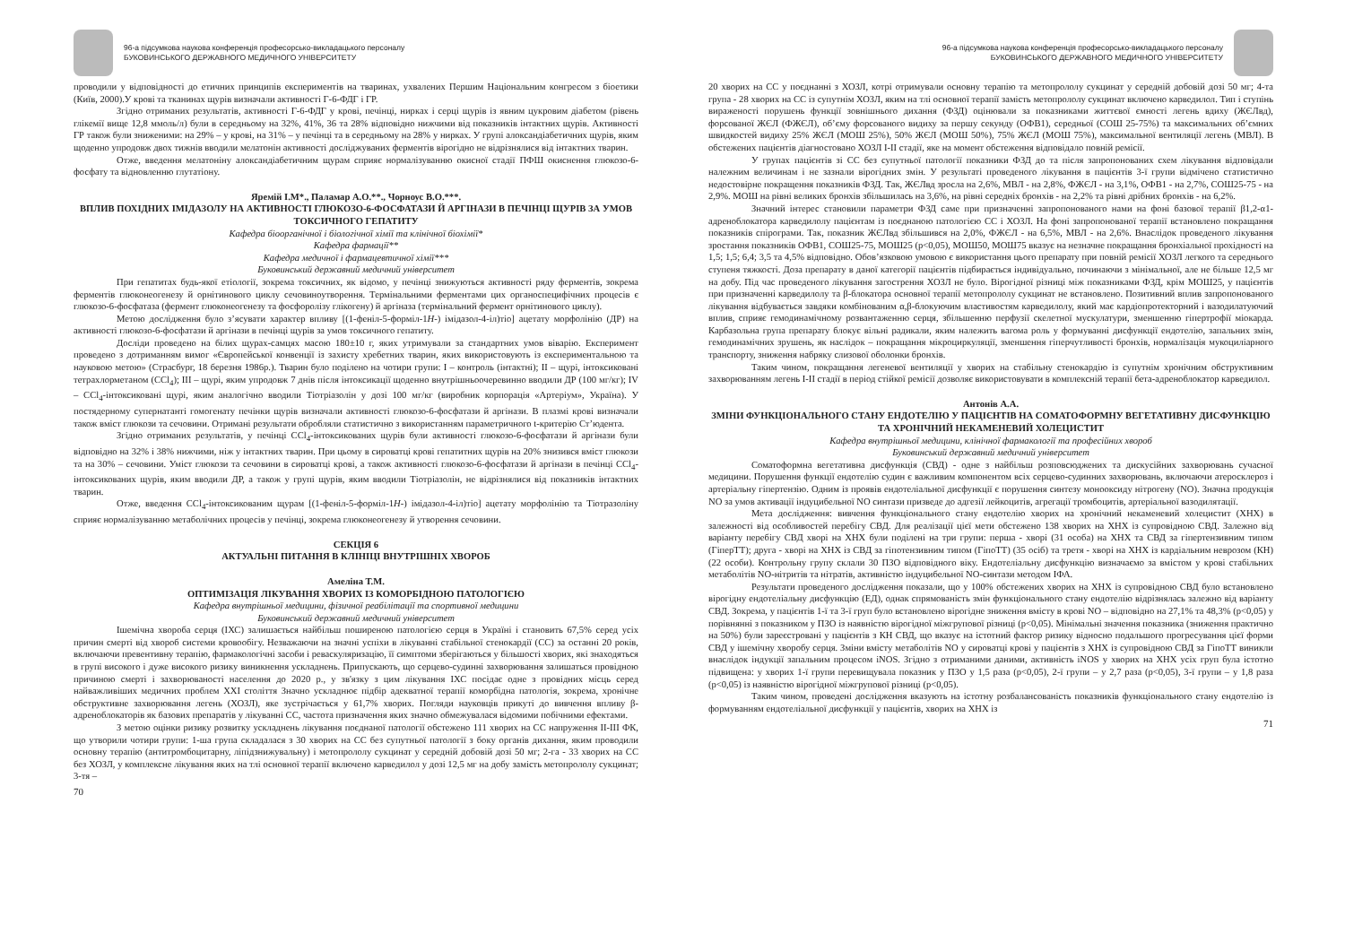96-а підсумкова наукова конференція професорсько-викладацького персоналу
БУКОВИНСЬКОГО ДЕРЖАВНОГО МЕДИЧНОГО УНІВЕРСИТЕТУ
проводили у відповідності до етичних принципів експериментів на тваринах, ухвалених Першим Національним конгресом з біоетики (Київ, 2000).У крові та тканинах щурів визначали активності Г-6-ФДГ і ГР.
Згідно отриманих результатів, активності Г-6-ФДГ у крові, печінці, нирках і серці щурів із явним цукровим діабетом (рівень глікемії вище 12,8 ммоль/л) були в середньому на 32%, 41%, 36 та 28% відповідно нижчими від показників інтактних щурів. Активності ГР також були зниженими: на 29% – у крові, на 31% – у печінці та в середньому на 28% у нирках. У групі алоксандіабетичних щурів, яким щоденно упродовж двох тижнів вводили мелатонін активності досліджуваних ферментів вірогідно не відрізнялися від інтактних тварин.
Отже, введення мелатоніну алоксандіабетичним щурам сприяє нормалізуванню окисної стадії ПФШ окиснення глюкозо-6-фосфату та відновленню глутатіону.
Яремій І.М*., Паламар А.О.**., Чорноус В.О.***.
ВПЛИВ ПОХІДНИХ ІМІДАЗОЛУ НА АКТИВНОСТІ ГЛЮКОЗО-6-ФОСФАТАЗИ Й АРГІНАЗИ В ПЕЧІНЦІ ЩУРІВ ЗА УМОВ ТОКСИЧНОГО ГЕПАТИТУ
Кафедра біоорганічної і біологічної хімії та клінічної біохімії*
Кафедра фармації**
Кафедра медичної і фармацевтичної хімії***
Буковинський державний медичний університет
При гепатитах будь-якої етіології, зокрема токсичних, як відомо, у печінці знижуються активності ряду ферментів, зокрема ферментів глюконеогенезу й орнітинового циклу сечовиноутворення. Термінальними ферментами цих органоспецифічних процесів є глюкозо-6-фосфатаза (фермент глюконеогенезу та фосфоролізу глікогену) й аргіназа (термінальний фермент орнітинового циклу).
Метою дослідження було з’ясувати характер впливу [(1-феніл-5-форміл-1Н-) імідазол-4-іл)тіо] ацетату морфолінію (ДР) на активності глюкозо-6-фосфатази й аргінази в печінці щурів за умов токсичного гепатиту.
Досліди проведено на білих щурах-самцях масою 180±10 г, яких утримували за стандартних умов віварію. Експеримент проведено з дотриманням вимог «Європейської конвенції із захисту хребетних тварин, яких використовують із експериментальною та науковою метою» (Страсбург, 18 березня 1986р.). Тварин було поділено на чотири групи: I – контроль (інтактні); II – щурі, інтоксиковані тетрахлорметаном (CCl<sub>4</sub>); III – щурі, яким упродовж 7 днів після інтоксикації щоденно внутрішньоочеревинно вводили ДР (100 мг/кг); IV – CCl<sub>4</sub>-інтоксиковані щурі, яким аналогічно вводили Тіотріазолін у дозі 100 мг/кг (виробник корпорація «Артеріум», Україна). У постядерному супернатанті гомогенату печінки щурів визначали активності глюкозо-6-фосфатази й аргінази. В плазмі крові визначали також вміст глюкози та сечовини. Отримані результати обробляли статистично з використанням параметричного t-критерію Ст’юдента.
Згідно отриманих результатів, у печінці CCl<sub>4</sub>-інтоксикованих щурів були активності глюкозо-6-фосфатази й аргінази були відповідно на 32% і 38% нижчими, ніж у інтактних тварин. При цьому в сироватці крові гепатитних щурів на 20% знизився вміст глюкози та на 30% – сечовини. Уміст глюкози та сечовини в сироватці крові, а також активності глюкозо-6-фосфатази й аргінази в печінці CCl<sub>4</sub>-інтоксикованих щурів, яким вводили ДР, а також у групі щурів, яким вводили Тіотріазолін, не відрізнялися від показників інтактних тварин.
Отже, введення CCl<sub>4</sub>-інтоксикованим щурам [(1-феніл-5-форміл-1Н-) імідазол-4-іл)тіо] ацетату морфолінію та Тіотразоліну сприяє нормалізуванню метаболічних процесів у печінці, зокрема глюконеогенезу й утворення сечовини.
СЕКЦІЯ 6
АКТУАЛЬНІ ПИТАННЯ В КЛІНІЦІ ВНУТРІШНІХ ХВОРОБ
Амеліна Т.М.
ОПТИМІЗАЦІЯ ЛІКУВАННЯ ХВОРИХ ІЗ КОМОРБІДНОЮ ПАТОЛОГІЄЮ
Кафедра внутрішньої медицини, фізичної реабілітації та спортивної медицини
Буковинський державний медичний університет
Ішемічна хвороба серця (ІХС) залишається найбільш поширеною патологією серця в Україні і становить 67,5% серед усіх причин смерті від хвороб системи кровообігу. Незважаючи на значні успіхи в лікуванні стабільної стенокардії (СС) за останні 20 років, включаючи превентивну терапію, фармакологічні засоби і реваскуляризацію, її симптоми зберігаються у більшості хворих, які знаходяться в групі високого і дуже високого ризику виникнення ускладнень. Припускають, що серцево-судинні захворювання залишаться провідною причиною смерті і захворюваності населення до 2020 р., у зв'язку з цим лікування ІХС посідає одне з провідних місць серед найважливіших медичних проблем XXI століття Значно ускладнює підбір адекватної терапії коморбідна патологія, зокрема, хронічне обструктивне захворювання легень (ХОЗЛ), яке зустрічається у 61,7% хворих. Погляди науковців прикуті до вивчення впливу β-адреноблокаторів як базових препаратів у лікуванні СС, частота призначення яких значно обмежувалася відомими побічними ефектами.
З метою оцінки ризику розвитку ускладнень лікування поєднаної патології обстежено 111 хворих на СС напруження II-III ФК, що утворили чотири групи: 1-ша група складалася з 30 хворих на СС без супутньої патології з боку органів дихання, яким проводили основну терапію (антитромбоцитарну, ліпідзнижувальну) і метопрололу сукцинат у середній добовій дозі 50 мг; 2-га - 33 хворих на СС без ХОЗЛ, у комплексне лікування яких на тлі основної терапії включено карведилол у дозі 12,5 мг на добу замість метопрололу сукцинат; 3-тя –
70
96-а підсумкова наукова конференція професорсько-викладацького персоналу
БУКОВИНСЬКОГО ДЕРЖАВНОГО МЕДИЧНОГО УНІВЕРСИТЕТУ
20 хворих на СС у поєднанні з ХОЗЛ, котрі отримували основну терапію та метопрололу сукцинат у середній добовій дозі 50 мг; 4-та група - 28 хворих на СС із супутнім ХОЗЛ, яким на тлі основної терапії замість метопрололу сукцинат включено карведилол. Тип і ступінь вираженості порушень функції зовнішнього дихання (ФЗД) оцінювали за показниками життєвої ємності легень вдиху (ЖЄЛвд), форсованої ЖЄЛ (ФЖЄЛ), об’єму форсованого видиху за першу секунду (ОФВ1), середньої (СОШ 25-75%) та максимальних об’ємних швидкостей видиху 25% ЖЄЛ (МОШ 25%), 50% ЖЄЛ (МОШ 50%), 75% ЖЄЛ (МОШ 75%), максимальної вентиляції легень (МВЛ). В обстежених пацієнтів діагностовано ХОЗЛ I-II стадії, яке на момент обстеження відповідало повній ремісії.
У групах пацієнтів зі СС без супутньої патології показники ФЗД до та після запропонованих схем лікування відповідали належним величинам і не зазнали вірогідних змін. У результаті проведеного лікування в пацієнтів 3-ї групи відмічено статистично недостовірне покращення показників ФЗД. Так, ЖЄЛвд зросла на 2,6%, МВЛ - на 2,8%, ФЖЄЛ - на 3,1%, ОФВ1 - на 2,7%, СОШ25-75 - на 2,9%. МОШ на рівні великих бронхів збільшилась на 3,6%, на рівні середніх бронхів - на 2,2% та рівні дрібних бронхів - на 6,2%.
Значний інтерес становили параметри ФЗД саме при призначенні запропонованого нами на фоні базової терапії β1,2-α1-адреноблокатора карведилолу пацієнтам із поєднаною патологією СС і ХОЗЛ. На фоні запропонованої терапії встановлено покращання показників спірограми. Так, показник ЖЄЛвд збільшився на 2,0%, ФЖЄЛ - на 6,5%, МВЛ - на 2,6%. Внаслідок проведеного лікування зростання показників ОФВ1, СОШ25-75, МОШ25 (р<0,05), МОШ50, МОШ75 вказує на незначне покращання бронхіальної прохідності на 1,5; 1,5; 6,4; 3,5 та 4,5% відповідно. Обов’язковою умовою є використання цього препарату при повній ремісії ХОЗЛ легкого та середнього ступеня тяжкості. Доза препарату в даної категорії пацієнтів підбирається індивідуально, починаючи з мінімальної, але не більше 12,5 мг на добу. Під час проведеного лікування загострення ХОЗЛ не було. Вірогідної різниці між показниками ФЗД, крім МОШ25, у пацієнтів при призначенні карведилолу та β-блокатора основної терапії метопрололу сукцинат не встановлено. Позитивний вплив запропонованого лікування відбувається завдяки комбінованим α,β-блокуючим властивостям карведилолу, який має кардіопротекторний і вазодилатуючий вплив, сприяє гемодинамічному розвантаженню серця, збільшенню перфузії скелетної мускулатури, зменшенню гіпертрофії міокарда. Карбазольна група препарату блокує вільні радикали, яким належить вагома роль у формуванні дисфункції ендотелію, запальних змін, гемодинамічних зрушень, як наслідок – покращання мікроциркуляції, зменшення гіперчутливості бронхів, нормалізація мукоциліарного транспорту, зниження набряку слизової оболонки бронхів.
Таким чином, покращання легеневої вентиляції у хворих на стабільну стенокардію із супутнім хронічним обструктивним захворюванням легень I-II стадії в період стійкої ремісії дозволяє використовувати в комплексній терапії бета-адреноблокатор карведилол.
Антонів А.А.
ЗМІНИ ФУНКЦІОНАЛЬНОГО СТАНУ ЕНДОТЕЛІЮ У ПАЦІЄНТІВ НА СОМАТОФОРМНУ ВЕГЕТАТИВНУ ДИСФУНКЦІЮ ТА ХРОНІЧНИЙ НЕКАМЕНЕВИЙ ХОЛЕЦИСТИТ
Кафедра внутрішньої медицини, клінічної фармакології та професійних хвороб
Буковинський державний медичний університет
Соматоформна вегетативна дисфункція (СВД) - одне з найбільш розповсюджених та дискусійних захворювань сучасної медицини. Порушення функції ендотелію судин є важливим компонентом всіх серцево-судинних захворювань, включаючи атеросклероз і артеріальну гіпертензію. Одним із проявів ендотеліальної дисфункції є порушення синтезу монооксиду нітрогену (NO). Значна продукція NO за умов активації індуцибельної NO синтази призведе до адгезії лейкоцитів, агрегації тромбоцитів, артеріальної вазодилятації.
Мета дослідження: вивчення функціонального стану ендотелію хворих на хронічний некаменевий холецистит (ХНХ) в залежності від особливостей перебігу СВД. Для реалізації цієї мети обстежено 138 хворих на ХНХ із супровідною СВД. Залежно від варіанту перебігу СВД хворі на ХНХ були поділені на три групи: перша - хворі (31 особа) на ХНХ та СВД за гіпертензивним типом (ГіперТТ); друга - хворі на ХНХ із СВД за гіпотензивним типом (ГіпоТТ) (35 осіб) та третя - хворі на ХНХ із кардіальним неврозом (КН) (22 особи). Контрольну групу склали 30 ПЗО відповідного віку. Ендотеліальну дисфункцію визначаємо за вмістом у крові стабільних метаболітів NO-нітритів та нітратів, активністю індуцибельної NO-синтази методом ІФА.
Результати проведеного дослідження показали, що у 100% обстежених хворих на ХНХ із супровідною СВД було встановлено вірогідну ендотеліальну дисфункцію (ЕД), однак спрямованість змін функціонального стану ендотелію відрізнялась залежно від варіанту СВД. Зокрема, у пацієнтів 1-ї та 3-ї груп було встановлено вірогідне зниження вмісту в крові NO – відповідно на 27,1% та 48,3% (р<0,05) у порівнянні з показником у ПЗО із наявністю вірогідної міжгрупової різниці (р<0,05). Мінімальні значення показника (зниження практично на 50%) були зареєстровані у пацієнтів з КН СВД, що вказує на істотний фактор ризику відносно подальшого прогресування цієї форми СВД у ішемічну хворобу серця. Зміни вмісту метаболітів NO у сироватці крові у пацієнтів з ХНХ із супровідною СВД за ГіпоТТ виникли внаслідок індукції запальним процесом iNOS. Згідно з отриманими даними, активність iNOS у хворих на ХНХ усіх груп була істотно підвищена: у хворих 1-ї групи перевищувала показник у ПЗО у 1,5 раза (р<0,05), 2-ї групи – у 2,7 раза (р<0,05), 3-ї групи – у 1,8 раза (р<0,05) із наявністю вірогідної міжгрупової різниці (р<0,05).
Таким чином, проведені дослідження вказують на істотну розбалансованість показників функціонального стану ендотелію із формуванням ендотеліальної дисфункції у пацієнтів, хворих на ХНХ із
71